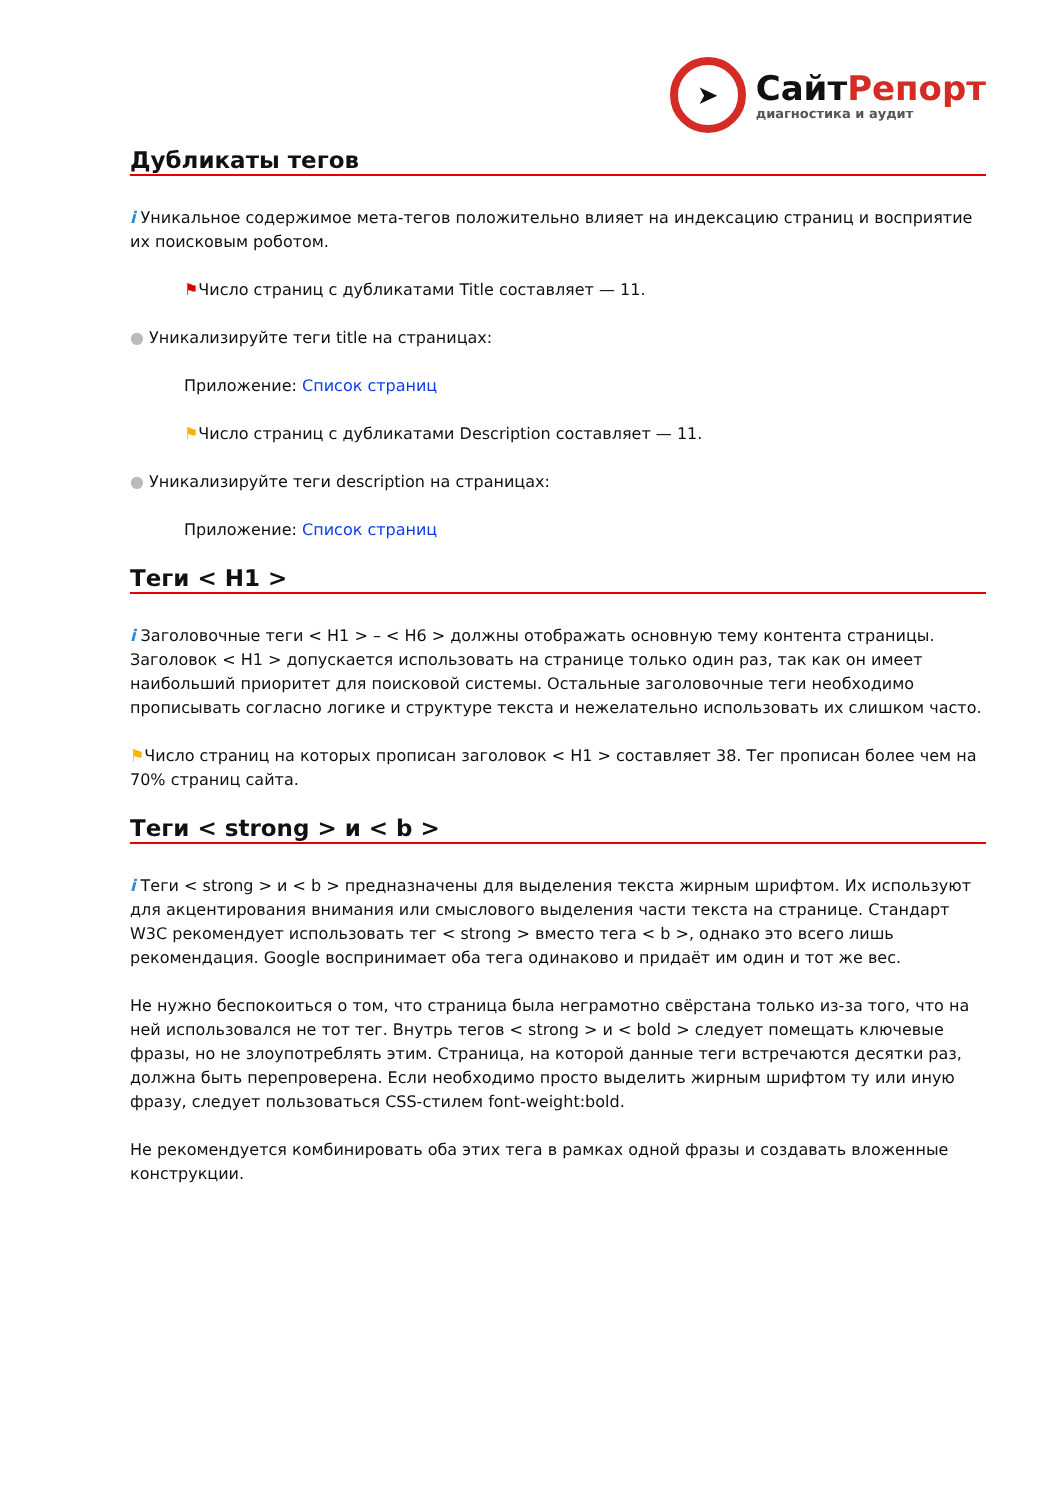➤
СайтРепорт
диагностика и аудит
Дубликаты тегов
i Уникальное содержимое мета-тегов положительно влияет на индексацию страниц и восприятие их поисковым роботом.
⚑Число страниц с дубликатами Title составляет — 11.
● Уникализируйте теги title на страницах:
Приложение: Список страниц
⚑Число страниц с дубликатами Description составляет — 11.
● Уникализируйте теги description на страницах:
Приложение: Список страниц
Теги < H1 >
i Заголовочные теги < H1 > – < H6 > должны отображать основную тему контента страницы. Заголовок < H1 > допускается использовать на странице только один раз, так как он имеет наибольший приоритет для поисковой системы. Остальные заголовочные теги необходимо прописывать согласно логике и структуре текста и нежелательно использовать их слишком часто.
⚑Число страниц на которых прописан заголовок < H1 > составляет 38. Тег прописан более чем на 70% страниц сайта.
Теги < strong > и < b >
i Теги < strong > и < b > предназначены для выделения текста жирным шрифтом. Их используют для акцентирования внимания или смыслового выделения части текста на странице. Стандарт W3C рекомендует использовать тег < strong > вместо тега < b >, однако это всего лишь рекомендация. Google воспринимает оба тега одинаково и придаёт им один и тот же вес.
Не нужно беспокоиться о том, что страница была неграмотно свёрстана только из-за того, что на ней использовался не тот тег. Внутрь тегов < strong > и < bold > следует помещать ключевые фразы, но не злоупотреблять этим. Страница, на которой данные теги встречаются десятки раз, должна быть перепроверена. Если необходимо просто выделить жирным шрифтом ту или иную фразу, следует пользоваться CSS-стилем font-weight:bold.
Не рекомендуется комбинировать оба этих тега в рамках одной фразы и создавать вложенные конструкции.